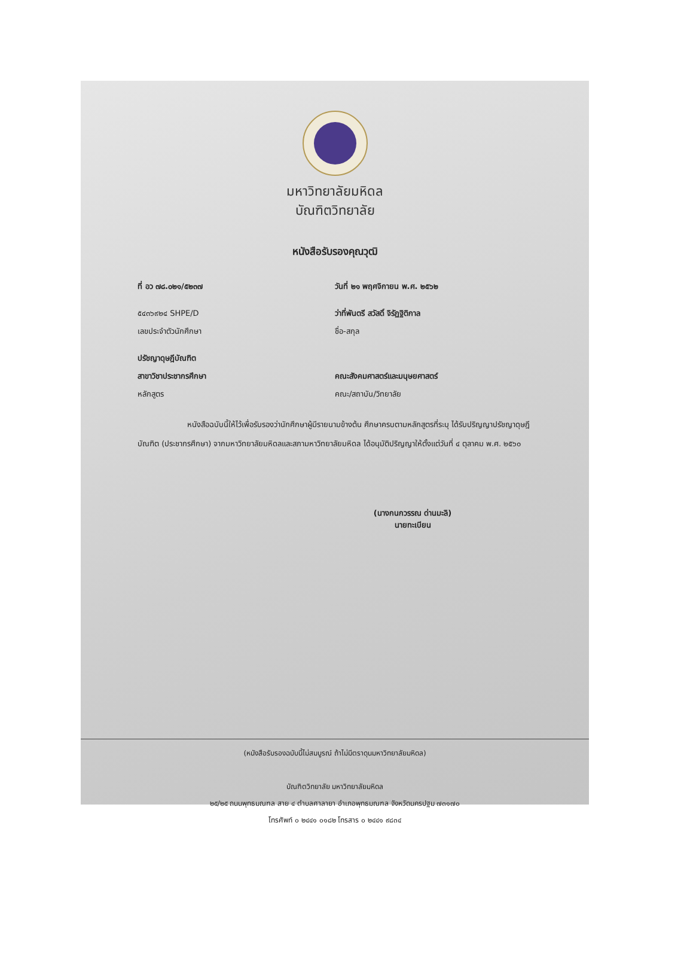มหาวิทยาลัยมหิดล
บัณฑิตวิทยาลัย
หนังสือรับรองคุณวุฒิ
ที่ อว ๗๘.๐๒๑/๕๒๓๗ วันที่ ๒๑ พฤศจิกายน พ.ศ. ๒๕๖๒
๕๔๓๖๙๒๔ SHPE/D
เลขประจำตัวนักศึกษา
ว่าที่พันตรี สวัสดิ์ จิรัฏฐิติกาล
ชื่อ-สกุล
ปรัชญาดุษฎีบัณฑิต
สาขาวิชาประชากรศึกษา
หลักสูตร
คณะสังคมศาสตร์และมนุษยศาสตร์
คณะ/สถาบัน/วิทยาลัย
หนังสือฉบับนี้ให้ไว้เพื่อรับรองว่านักศึกษาผู้มีรายนามข้างต้น ศึกษาครบตามหลักสูตรที่ระบุ ได้รับปริญญาปรัชญาดุษฎีบัณฑิต (ประชากรศึกษา) จากมหาวิทยาลัยมหิดลและสภามหาวิทยาลัยมหิดล ได้อนุมัติปริญญาให้ตั้งแต่วันที่ ๔ ตุลาคม พ.ศ. ๒๕๖๐
(นางกนกวรรณ ด่านมะลิ)
นายทะเบียน
(หนังสือรับรองฉบับนี้ไม่สมบูรณ์ ถ้าไม่มีตราดุนมหาวิทยาลัยมหิดล)
บัณฑิตวิทยาลัย มหาวิทยาลัยมหิดล
๒๕/๒๕ ถนนพุทธมณฑล สาย ๔ ตำบลศาลายา อำเภอพุทธมณฑล จังหวัดนครปฐม ๗๓๑๗๐
โทรศัพท์ ๐ ๒๔๔๑ ๐๑๘๒ โทรสาร ๐ ๒๔๔๑ ๙๘๓๔